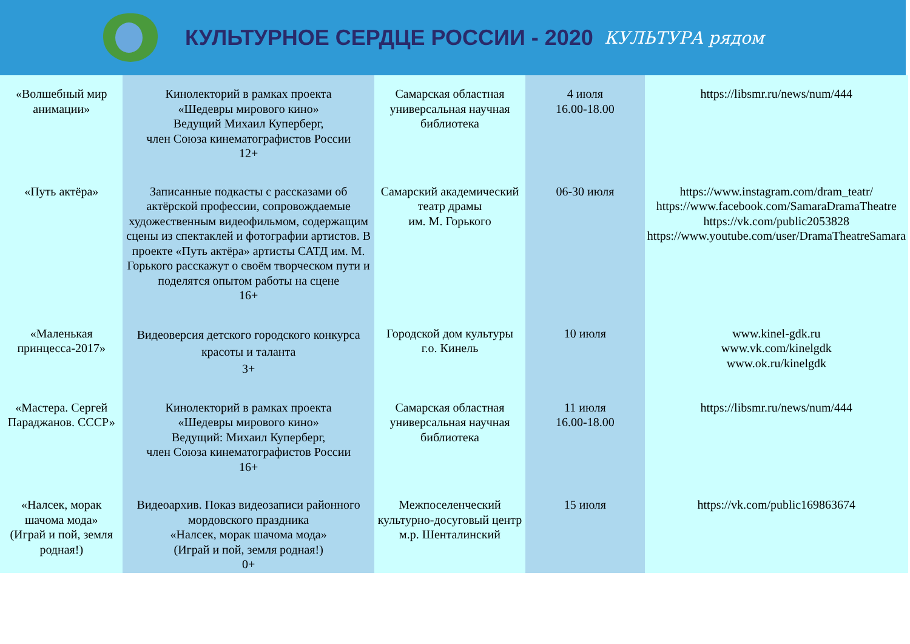КУЛЬТУРНОЕ СЕРДЦЕ РОССИИ - 2020
КУЛЬТУРА рядом
| «Волшебный мир анимации» | Кинолекторий в рамках проекта «Шедевры мирового кино» Ведущий Михаил Куперберг, член Союза кинематографистов России 12+ | Самарская областная универсальная научная библиотека | 4 июля 16.00-18.00 | https://libsmr.ru/news/num/444 |
| «Путь актёра» | Записанные подкасты с рассказами об актёрской профессии, сопровождаемые художественным видеофильмом, содержащим сцены из спектаклей и фотографии артистов. В проекте «Путь актёра» артисты САТД им. М. Горького расскажут о своём творческом пути и поделятся опытом работы на сцене 16+ | Самарский академический театр драмы им. М. Горького | 06-30 июля | https://www.instagram.com/dram_teatr/ https://www.facebook.com/SamaraDramaTheatre https://vk.com/public2053828 https://www.youtube.com/user/DramaTheatreSamara |
| «Маленькая принцесса-2017» | Видеоверсия детского городского конкурса красоты и таланта 3+ | Городской дом культуры г.о. Кинель | 10 июля | www.kinel-gdk.ru www.vk.com/kinelgdk www.ok.ru/kinelgdk |
| «Мастера. Сергей Параджанов. СССР» | Кинолекторий в рамках проекта «Шедевры мирового кино» Ведущий: Михаил Куперберг, член Союза кинематографистов России 16+ | Самарская областная универсальная научная библиотека | 11 июля 16.00-18.00 | https://libsmr.ru/news/num/444 |
| «Налсек, морак шачома мода» (Играй и пой, земля родная!) | Видеоархив. Показ видеозаписи районного мордовского праздника «Налсек, морак шачома мода» (Играй и пой, земля родная!) 0+ | Межпоселенческий культурно-досуговый центр м.р. Шенталинский | 15 июля | https://vk.com/public169863674 |